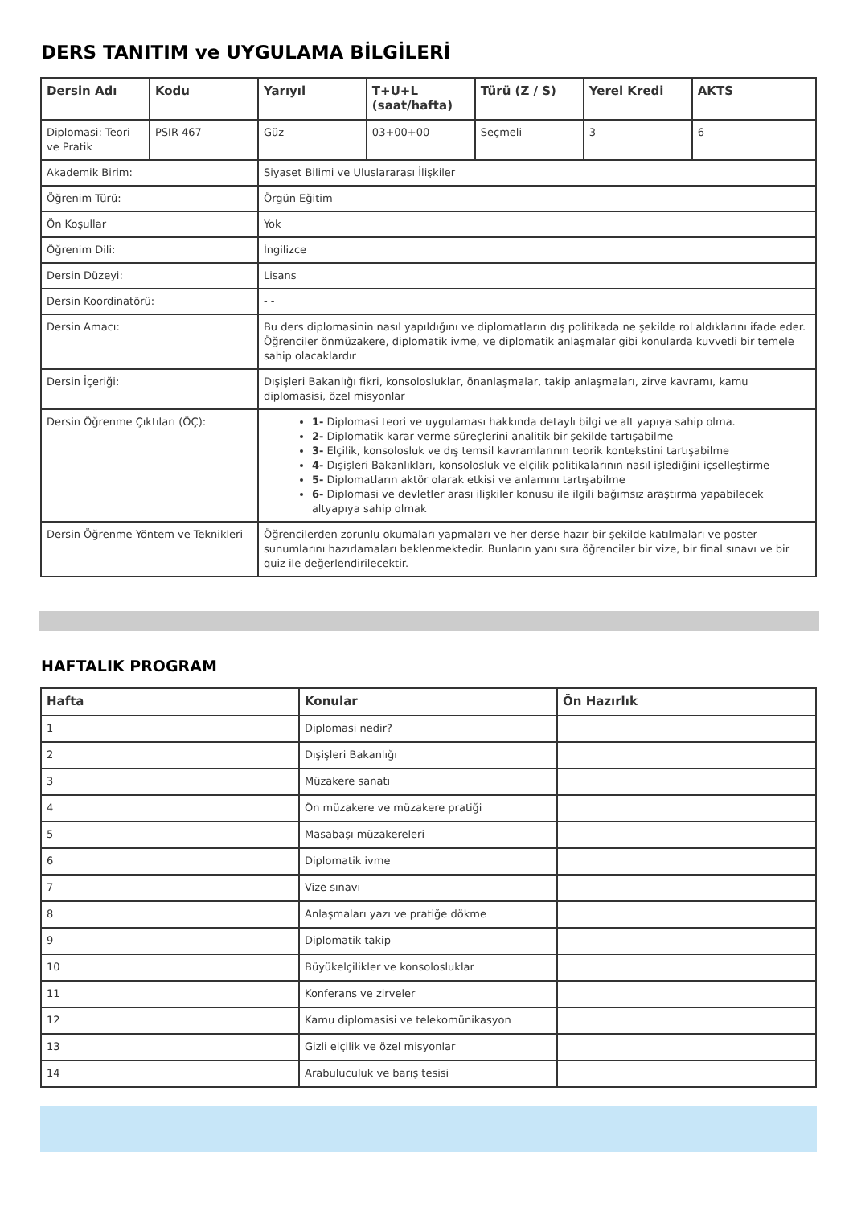DERS TANITIM ve UYGULAMA BİLGİLERİ
| Dersin Adı | Kodu | Yarıyıl | T+U+L (saat/hafta) | Türü (Z / S) | Yerel Kredi | AKTS |
| --- | --- | --- | --- | --- | --- | --- |
| Diplomasi: Teori ve Pratik | PSIR 467 | Güz | 03+00+00 | Seçmeli | 3 | 6 |
| Akademik Birim: | | Siyaset Bilimi ve Uluslararası İlişkiler | | | | |
| Öğrenim Türü: | | Örgün Eğitim | | | | |
| Ön Koşullar | | Yok | | | | |
| Öğrenim Dili: | | İngilizce | | | | |
| Dersin Düzeyi: | | Lisans | | | | |
| Dersin Koordinatörü: | | - - | | | | |
| Dersin Amacı: | | Bu ders diplomasinin nasıl yapıldığını ve diplomatların dış politikada ne şekilde rol aldıklarını ifade eder. Öğrenciler önmüzakere, diplomatik ivme, ve diplomatik anlaşmalar gibi konularda kuvvetli bir temele sahip olacaklardır | | | | |
| Dersin İçeriği: | | Dışişleri Bakanlığı fikri, konsolosluklar, önanlaşmalar, takip anlaşmaları, zirve kavramı, kamu diplomasisi, özel misyonlar | | | | |
| Dersin Öğrenme Çıktıları (ÖÇ): | | 1- Diplomasi teori ve uygulaması hakkında detaylı bilgi ve alt yapıya sahip olma. 2- Diplomatik karar verme süreçlerini analitik bir şekilde tartışabilme 3- Elçilik, konsolosluk ve dış temsil kavramlarının teorik kontekstini tartışabilme 4- Dışişleri Bakanlıkları, konsolosluk ve elçilik politikalarının nasıl işlediğini içselleştirme 5- Diplomatların aktör olarak etkisi ve anlamını tartışabilme 6- Diplomasi ve devletler arası ilişkiler konusu ile ilgili bağımsız araştırma yapabilecek altyapıya sahip olmak | | | | |
| Dersin Öğrenme Yöntem ve Teknikleri | | Öğrencilerden zorunlu okumaları yapmaları ve her derse hazır bir şekilde katılmaları ve poster sunumlarını hazırlamaları beklenmektedir. Bunların yanı sıra öğrenciler bir vize, bir final sınavı ve bir quiz ile değerlendirilecektir. | | | | |
HAFTALIK PROGRAM
| Hafta | Konular | Ön Hazırlık |
| --- | --- | --- |
| 1 | Diplomasi nedir? | |
| 2 | Dışişleri Bakanlığı | |
| 3 | Müzakere sanatı | |
| 4 | Ön müzakere ve müzakere pratiği | |
| 5 | Masabaşı müzakereleri | |
| 6 | Diplomatik ivme | |
| 7 | Vize sınavı | |
| 8 | Anlaşmaları yazı ve pratiğe dökme | |
| 9 | Diplomatik takip | |
| 10 | Büyükelçilikler ve konsolosluklar | |
| 11 | Konferans ve zirveler | |
| 12 | Kamu diplomasisi ve telekomünikasyon | |
| 13 | Gizli elçilik ve özel misyonlar | |
| 14 | Arabuluculuk ve barış tesisi | |